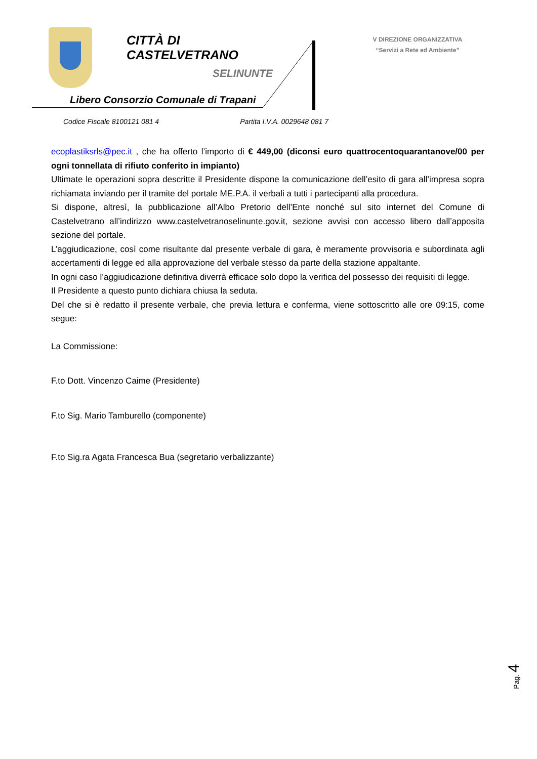CITTÀ DI
CASTELVETRANO
SELINUNTE
Libero Consorzio Comunale di Trapani
V DIREZIONE ORGANIZZATIVA
“Servizi a Rete ed Ambiente”
Codice Fiscale 8100121 081 4 Partita I.V.A. 0029648 081 7
ecoplastiksrls@pec.it , che ha offerto l’importo di € 449,00 (diconsi euro quattrocentoquarantanove/00 per ogni tonnellata di rifiuto conferito in impianto)
Ultimate le operazioni sopra descritte il Presidente dispone la comunicazione dell’esito di gara all’impresa sopra richiamata inviando per il tramite del portale ME.P.A. il verbali a tutti i partecipanti alla procedura.
Si dispone, altresì, la pubblicazione all’Albo Pretorio dell’Ente nonché sul sito internet del Comune di Castelvetrano all’indirizzo www.castelvetranoselinunte.gov.it, sezione avvisi con accesso libero dall’apposita sezione del portale.
L’aggiudicazione, così come risultante dal presente verbale di gara, è meramente provvisoria e subordinata agli accertamenti di legge ed alla approvazione del verbale stesso da parte della stazione appaltante.
In ogni caso l’aggiudicazione definitiva diverrà efficace solo dopo la verifica del possesso dei requisiti di legge.
Il Presidente a questo punto dichiara chiusa la seduta.
Del che si è redatto il presente verbale, che previa lettura e conferma, viene sottoscritto alle ore 09:15, come segue:
La Commissione:
F.to Dott. Vincenzo Caime (Presidente)
F.to Sig. Mario Tamburello (componente)
F.to Sig.ra Agata Francesca Bua (segretario verbalizzante)
Pag. 4